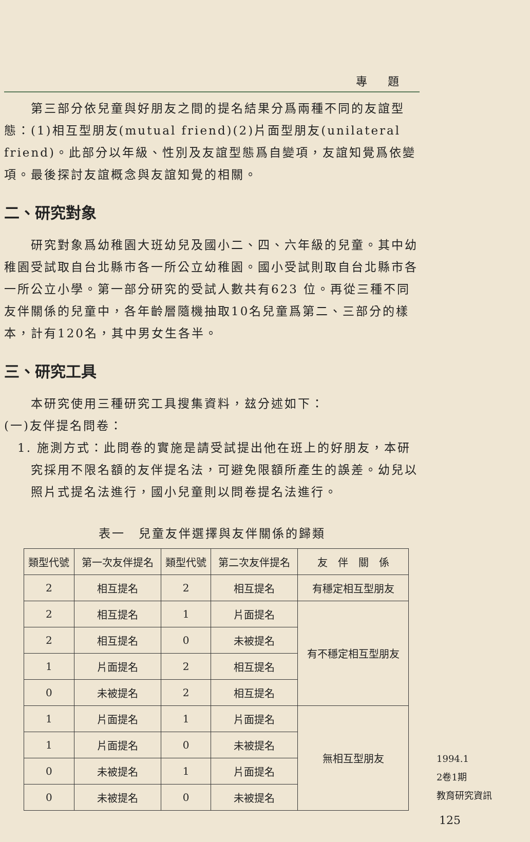專題
第三部分依兒童與好朋友之間的提名結果分爲兩種不同的友誼型態：(1)相互型朋友(mutual friend)(2)片面型朋友(unilateral friend)。此部分以年級、性別及友誼型態爲自變項，友誼知覺爲依變項。最後探討友誼概念與友誼知覺的相關。
二、研究對象
研究對象爲幼稚園大班幼兒及國小二、四、六年級的兒童。其中幼稚園受試取自台北縣市各一所公立幼稚園。國小受試則取自台北縣市各一所公立小學。第一部分研究的受試人數共有623 位。再從三種不同友伴關係的兒童中，各年齡層隨機抽取10名兒童爲第二、三部分的樣本，計有120名，其中男女生各半。
三、研究工具
本研究使用三種研究工具搜集資料，玆分述如下：
(一)友伴提名問卷：
1. 施測方式：此問卷的實施是請受試提出他在班上的好朋友，本研究採用不限名額的友伴提名法，可避免限額所產生的誤差。幼兒以照片式提名法進行，國小兒童則以問卷提名法進行。
表一　兒童友伴選擇與友伴關係的歸類
| 類型代號 | 第一次友伴提名 | 類型代號 | 第二次友伴提名 | 友 伴 關 係 |
| --- | --- | --- | --- | --- |
| 2 | 相互提名 | 2 | 相互提名 | 有穩定相互型朋友 |
| 2 | 相互提名 | 1 | 片面提名 | 有不穩定相互型朋友 |
| 2 | 相互提名 | 0 | 未被提名 | |
| 1 | 片面提名 | 2 | 相互提名 | |
| 0 | 未被提名 | 2 | 相互提名 | |
| 1 | 片面提名 | 1 | 片面提名 | 無相互型朋友 |
| 1 | 片面提名 | 0 | 未被提名 | |
| 0 | 未被提名 | 1 | 片面提名 | |
| 0 | 未被提名 | 0 | 未被提名 | |
1994.1
2卷1期
教育研究資訊
125